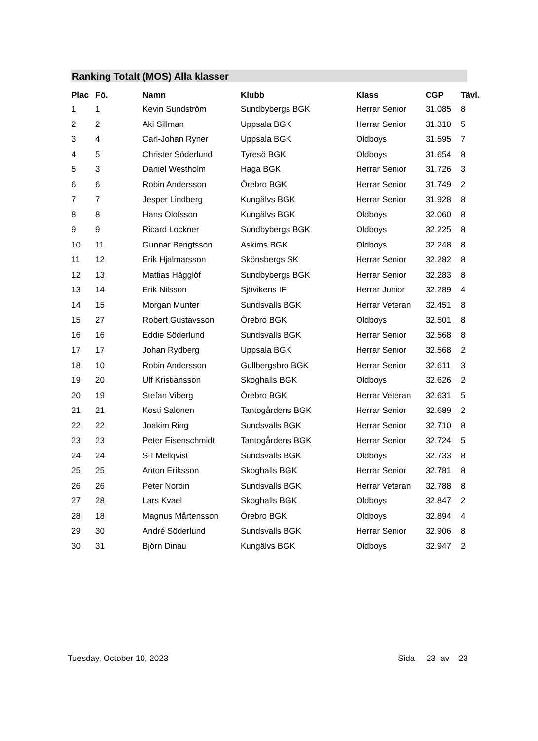Ranking Totalt (MOS) Alla klasser
| Plac | Fö. | Namn | Klubb | Klass | CGP | Tävl. |
| --- | --- | --- | --- | --- | --- | --- |
| 1 | 1 | Kevin Sundström | Sundbybergs BGK | Herrar Senior | 31.085 | 8 |
| 2 | 2 | Aki Sillman | Uppsala BGK | Herrar Senior | 31.310 | 5 |
| 3 | 4 | Carl-Johan Ryner | Uppsala BGK | Oldboys | 31.595 | 7 |
| 4 | 5 | Christer Söderlund | Tyresö BGK | Oldboys | 31.654 | 8 |
| 5 | 3 | Daniel Westholm | Haga BGK | Herrar Senior | 31.726 | 3 |
| 6 | 6 | Robin Andersson | Örebro BGK | Herrar Senior | 31.749 | 2 |
| 7 | 7 | Jesper Lindberg | Kungälvs BGK | Herrar Senior | 31.928 | 8 |
| 8 | 8 | Hans Olofsson | Kungälvs BGK | Oldboys | 32.060 | 8 |
| 9 | 9 | Ricard Lockner | Sundbybergs BGK | Oldboys | 32.225 | 8 |
| 10 | 11 | Gunnar Bengtsson | Askims BGK | Oldboys | 32.248 | 8 |
| 11 | 12 | Erik Hjalmarsson | Skönsbergs SK | Herrar Senior | 32.282 | 8 |
| 12 | 13 | Mattias Hägglöf | Sundbybergs BGK | Herrar Senior | 32.283 | 8 |
| 13 | 14 | Erik Nilsson | Sjövikens IF | Herrar Junior | 32.289 | 4 |
| 14 | 15 | Morgan Munter | Sundsvalls BGK | Herrar Veteran | 32.451 | 8 |
| 15 | 27 | Robert Gustavsson | Örebro BGK | Oldboys | 32.501 | 8 |
| 16 | 16 | Eddie Söderlund | Sundsvalls BGK | Herrar Senior | 32.568 | 8 |
| 17 | 17 | Johan Rydberg | Uppsala BGK | Herrar Senior | 32.568 | 2 |
| 18 | 10 | Robin Andersson | Gullbergsbro BGK | Herrar Senior | 32.611 | 3 |
| 19 | 20 | Ulf Kristiansson | Skoghalls BGK | Oldboys | 32.626 | 2 |
| 20 | 19 | Stefan Viberg | Örebro BGK | Herrar Veteran | 32.631 | 5 |
| 21 | 21 | Kosti Salonen | Tantogårdens BGK | Herrar Senior | 32.689 | 2 |
| 22 | 22 | Joakim Ring | Sundsvalls BGK | Herrar Senior | 32.710 | 8 |
| 23 | 23 | Peter Eisenschmidt | Tantogårdens BGK | Herrar Senior | 32.724 | 5 |
| 24 | 24 | S-I Mellqvist | Sundsvalls BGK | Oldboys | 32.733 | 8 |
| 25 | 25 | Anton Eriksson | Skoghalls BGK | Herrar Senior | 32.781 | 8 |
| 26 | 26 | Peter Nordin | Sundsvalls BGK | Herrar Veteran | 32.788 | 8 |
| 27 | 28 | Lars Kvael | Skoghalls BGK | Oldboys | 32.847 | 2 |
| 28 | 18 | Magnus Mårtensson | Örebro BGK | Oldboys | 32.894 | 4 |
| 29 | 30 | André Söderlund | Sundsvalls BGK | Herrar Senior | 32.906 | 8 |
| 30 | 31 | Björn Dinau | Kungälvs BGK | Oldboys | 32.947 | 2 |
Tuesday, October 10, 2023 Sida 23 av 23